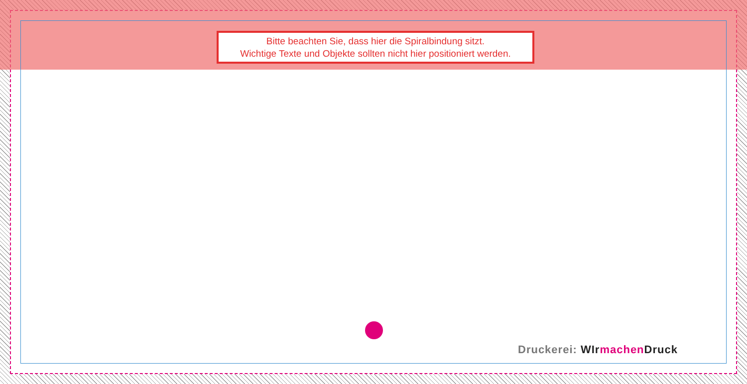Bitte beachten Sie, dass hier die Spiralbindung sitzt.
Wichtige Texte und Objekte sollten nicht hier positioniert werden.
Druckerei: WIrmachen Druck